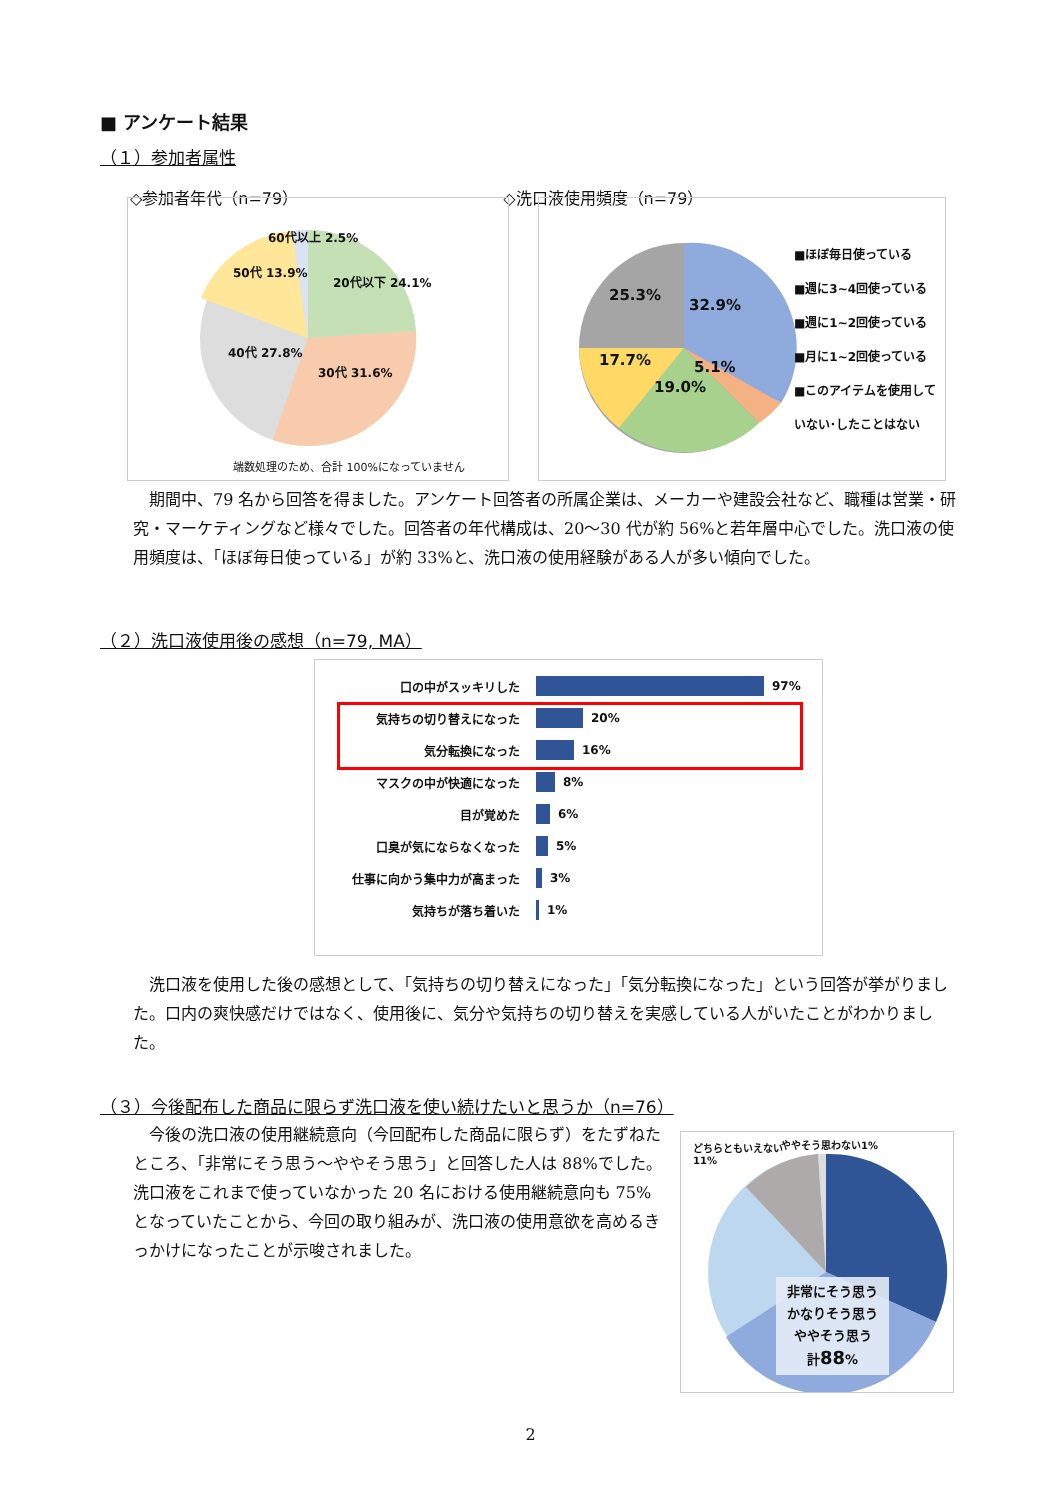■ アンケート結果
（１）参加者属性
◇参加者年代（n=79） ◇洗口液使用頻度（n=79）
60代以上 2.5%
50代 13.9%
20代以下 24.1%
40代 27.8%
30代 31.6%
端数処理のため、合計 100%になっていません
25.3%
32.9%
17.7% 5.1%
19.0%
■ほぼ毎日使っている
■週に3~4回使っている
■週に1~2回使っている
■月に1~2回使っている
■このアイテムを使用して
いない･したことはない
期間中、79 名から回答を得ました。アンケート回答者の所属企業は、メーカーや建設会社など、職種は営業・研究・マーケティングなど様々でした。回答者の年代構成は、20～30 代が約 56%と若年層中心でした。洗口液の使用頻度は、「ほぼ毎日使っている」が約 33%と、洗口液の使用経験がある人が多い傾向でした。
（２）洗口液使用後の感想（n=79, MA）
口の中がスッキリした 97%
気持ちの切り替えになった 20%
気分転換になった 16%
マスクの中が快適になった 8%
目が覚めた 6%
口臭が気にならなくなった 5%
仕事に向かう集中力が高まった 3%
気持ちが落ち着いた 1%
洗口液を使用した後の感想として、「気持ちの切り替えになった」「気分転換になった」という回答が挙がりました。口内の爽快感だけではなく、使用後に、気分や気持ちの切り替えを実感している人がいたことがわかりました。
（３）今後配布した商品に限らず洗口液を使い続けたいと思うか（n=76）
今後の洗口液の使用継続意向（今回配布した商品に限らず）をたずねたところ、「非常にそう思う～ややそう思う」と回答した人は 88%でした。洗口液をこれまで使っていなかった 20 名における使用継続意向も 75%となっていたことから、今回の取り組みが、洗口液の使用意欲を高めるきっかけになったことが示唆されました。
どちらともいえない
11%
ややそう思わない1%
非常にそう思う
かなりそう思う
ややそう思う
計88%
2